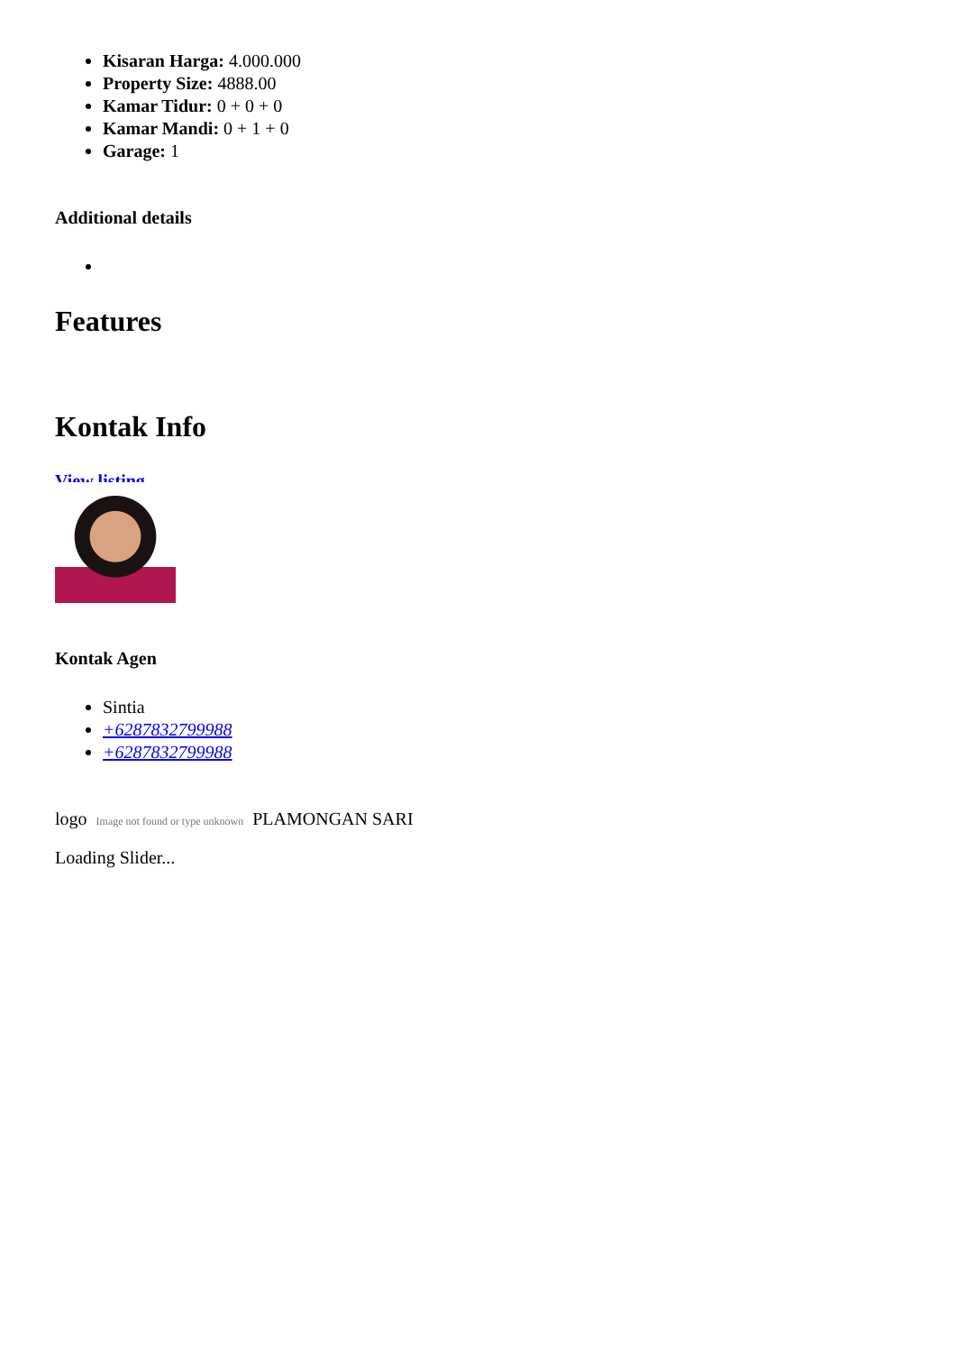Kisaran Harga: 4.000.000
Property Size: 4888.00
Kamar Tidur: 0 + 0 + 0
Kamar Mandi: 0 + 1 + 0
Garage: 1
Additional details
Features
Kontak Info
View listing
Kontak Agen
Sintia
+6287832799988
+6287832799988
logo Image not found or type unknown PLAMONGAN SARI
Loading Slider...